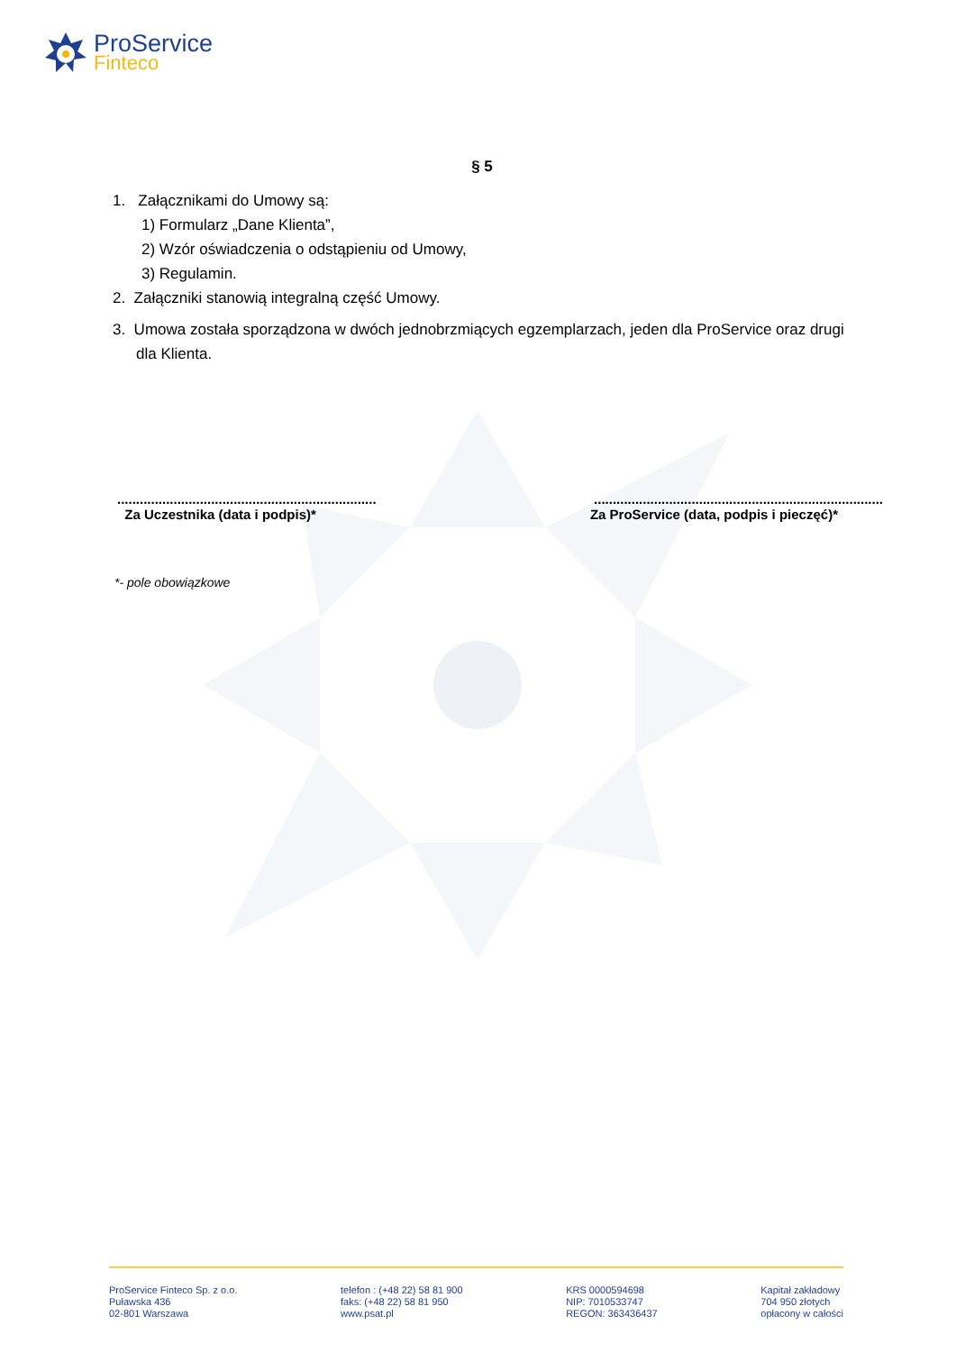ProService
Finteco
§ 5
1. Załącznikami do Umowy są:
1) Formularz „Dane Klienta”,
2) Wzór oświadczenia o odstąpieniu od Umowy,
3) Regulamin.
2. Załączniki stanowią integralną część Umowy.
3. Umowa została sporządzona w dwóch jednobrzmiących egzemplarzach, jeden dla ProService oraz drugi dla Klienta.
.....................................................................
Za Uczestnika (data i podpis)*
.............................................................................
Za ProService (data, podpis i pieczęć)*
*- pole obowiązkowe
ProService Finteco Sp. z o.o.
Puławska 436
02-801 Warszawa
telefon : (+48 22) 58 81 900
faks: (+48 22) 58 81 950
www.psat.pl
KRS 0000594698
NIP: 7010533747
REGON: 363436437
Kapitał zakładowy
704 950 złotych
opłacony w całości